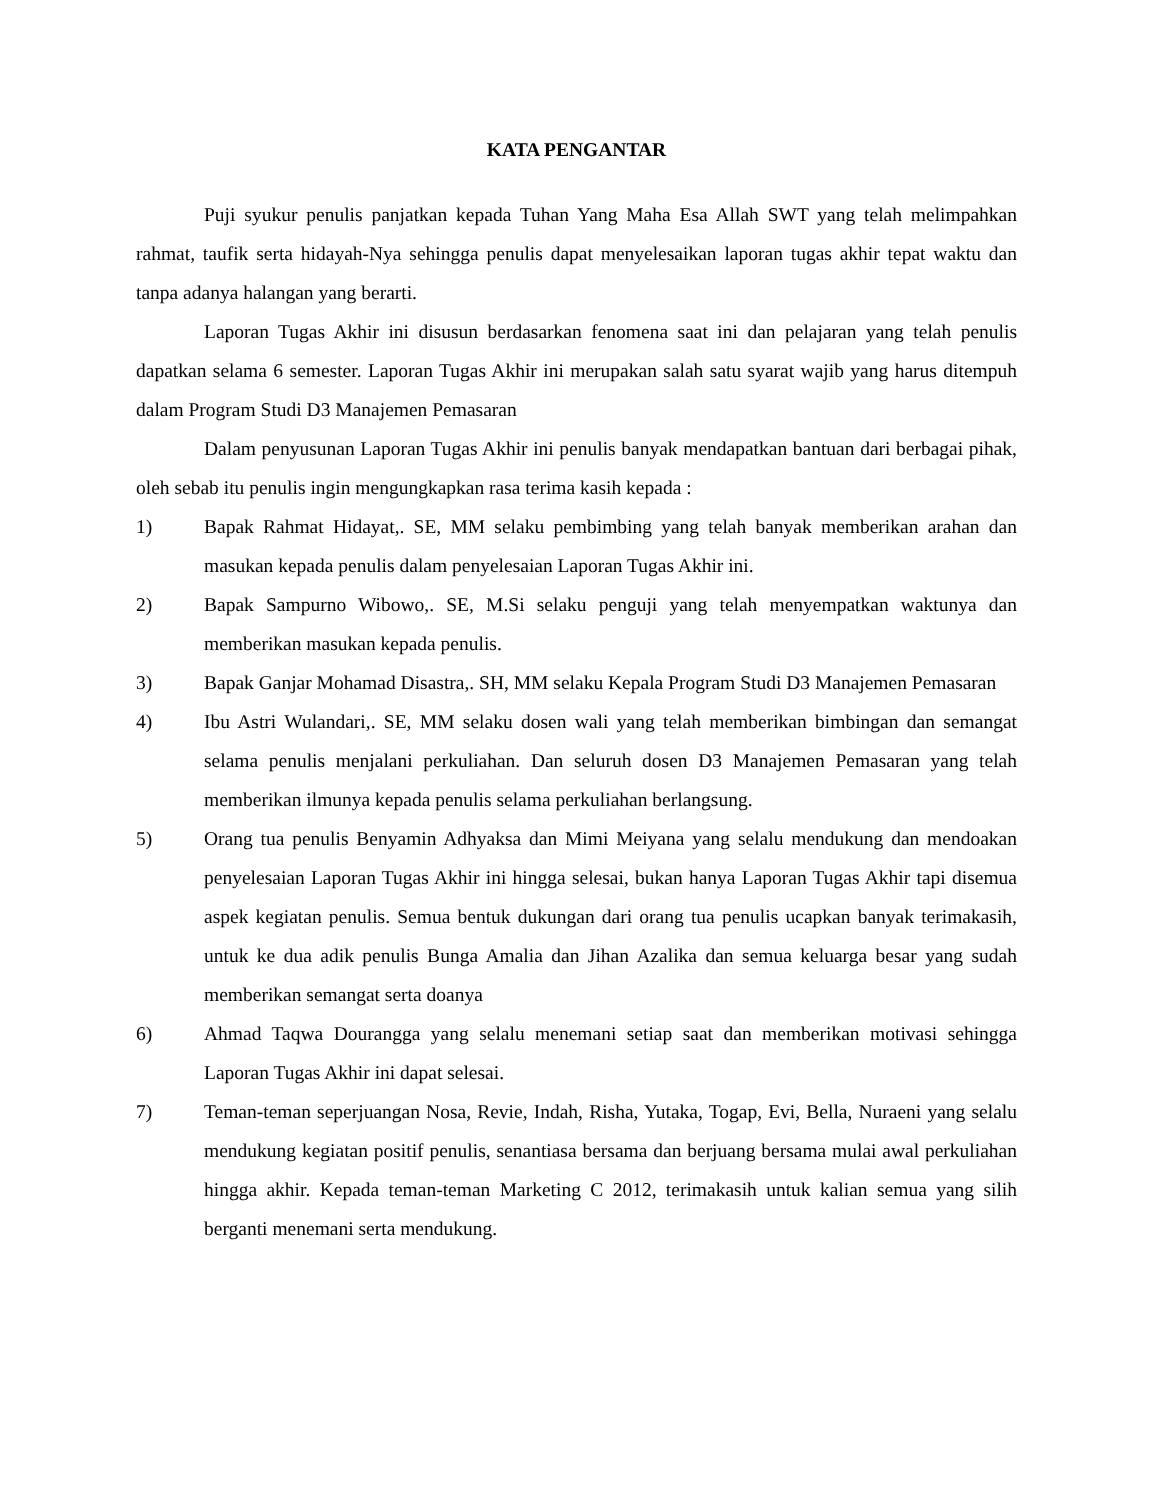KATA PENGANTAR
Puji syukur penulis panjatkan kepada Tuhan Yang Maha Esa Allah SWT yang telah melimpahkan rahmat, taufik serta hidayah-Nya sehingga penulis dapat menyelesaikan laporan tugas akhir tepat waktu dan tanpa adanya halangan yang berarti.
Laporan Tugas Akhir ini disusun berdasarkan fenomena saat ini dan pelajaran yang telah penulis dapatkan selama 6 semester. Laporan Tugas Akhir ini merupakan salah satu syarat wajib yang harus ditempuh dalam Program Studi D3 Manajemen Pemasaran
Dalam penyusunan Laporan Tugas Akhir ini penulis banyak mendapatkan bantuan dari berbagai pihak, oleh sebab itu penulis ingin mengungkapkan rasa terima kasih kepada :
1) Bapak Rahmat Hidayat,. SE, MM selaku pembimbing yang telah banyak memberikan arahan dan masukan kepada penulis dalam penyelesaian Laporan Tugas Akhir ini.
2) Bapak Sampurno Wibowo,. SE, M.Si selaku penguji yang telah menyempatkan waktunya dan memberikan masukan kepada penulis.
3) Bapak Ganjar Mohamad Disastra,. SH, MM selaku Kepala Program Studi D3 Manajemen Pemasaran
4) Ibu Astri Wulandari,. SE, MM selaku dosen wali yang telah memberikan bimbingan dan semangat selama penulis menjalani perkuliahan. Dan seluruh dosen D3 Manajemen Pemasaran yang telah memberikan ilmunya kepada penulis selama perkuliahan berlangsung.
5) Orang tua penulis Benyamin Adhyaksa dan Mimi Meiyana yang selalu mendukung dan mendoakan penyelesaian Laporan Tugas Akhir ini hingga selesai, bukan hanya Laporan Tugas Akhir tapi disemua aspek kegiatan penulis. Semua bentuk dukungan dari orang tua penulis ucapkan banyak terimakasih, untuk ke dua adik penulis Bunga Amalia dan Jihan Azalika dan semua keluarga besar yang sudah memberikan semangat serta doanya
6) Ahmad Taqwa Dourangga yang selalu menemani setiap saat dan memberikan motivasi sehingga Laporan Tugas Akhir ini dapat selesai.
7) Teman-teman seperjuangan Nosa, Revie, Indah, Risha, Yutaka, Togap, Evi, Bella, Nuraeni yang selalu mendukung kegiatan positif penulis, senantiasa bersama dan berjuang bersama mulai awal perkuliahan hingga akhir. Kepada teman-teman Marketing C 2012, terimakasih untuk kalian semua yang silih berganti menemani serta mendukung.